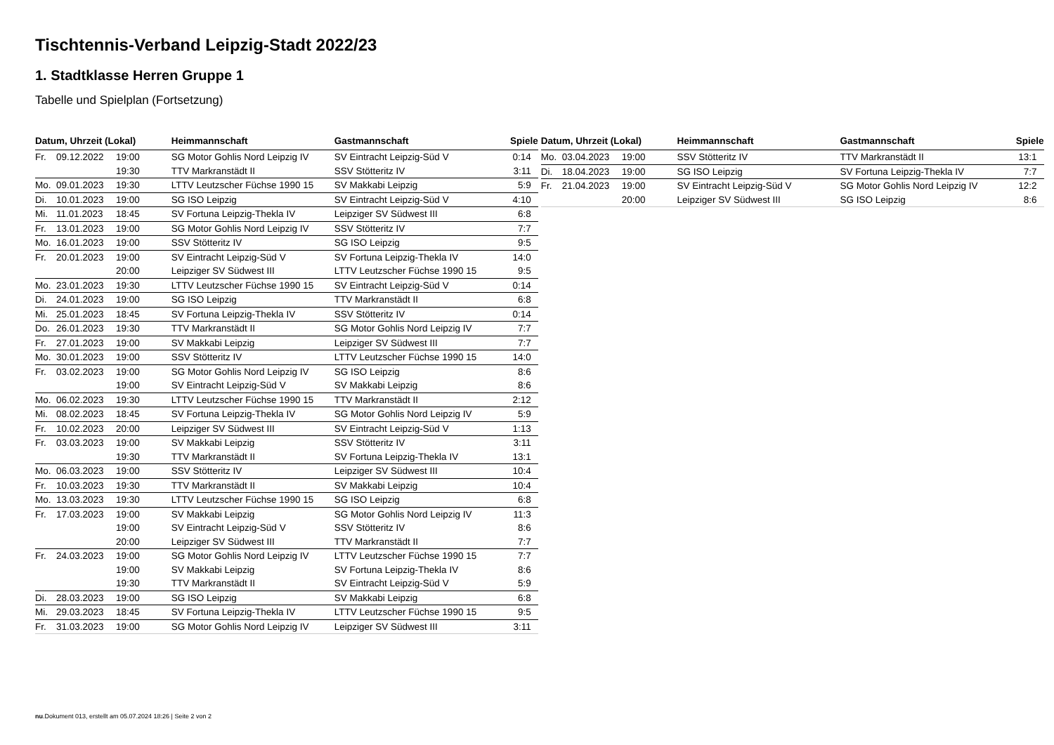Tischtennis-Verband Leipzig-Stadt 2022/23
1. Stadtklasse Herren Gruppe 1
Tabelle und Spielplan (Fortsetzung)
| Datum, Uhrzeit (Lokal) | | | Heimmannschaft | Gastmannschaft | Spiele |
| --- | --- | --- | --- | --- | --- |
| Fr. | 09.12.2022 | 19:00 | SG Motor Gohlis Nord Leipzig IV | SV Eintracht Leipzig-Süd V | 0:14 |
| | | 19:30 | TTV Markranstädt II | SSV Stötteritz IV | 3:11 |
| Mo. | 09.01.2023 | 19:30 | LTTV Leutzscher Füchse 1990 15 | SV Makkabi Leipzig | 5:9 |
| Di. | 10.01.2023 | 19:00 | SG ISO Leipzig | SV Eintracht Leipzig-Süd V | 4:10 |
| Mi. | 11.01.2023 | 18:45 | SV Fortuna Leipzig-Thekla IV | Leipziger SV Südwest III | 6:8 |
| Fr. | 13.01.2023 | 19:00 | SG Motor Gohlis Nord Leipzig IV | SSV Stötteritz IV | 7:7 |
| Mo. | 16.01.2023 | 19:00 | SSV Stötteritz IV | SG ISO Leipzig | 9:5 |
| Fr. | 20.01.2023 | 19:00 | SV Eintracht Leipzig-Süd V | SV Fortuna Leipzig-Thekla IV | 14:0 |
| | | 20:00 | Leipziger SV Südwest III | LTTV Leutzscher Füchse 1990 15 | 9:5 |
| Mo. | 23.01.2023 | 19:30 | LTTV Leutzscher Füchse 1990 15 | SV Eintracht Leipzig-Süd V | 0:14 |
| Di. | 24.01.2023 | 19:00 | SG ISO Leipzig | TTV Markranstädt II | 6:8 |
| Mi. | 25.01.2023 | 18:45 | SV Fortuna Leipzig-Thekla IV | SSV Stötteritz IV | 0:14 |
| Do. | 26.01.2023 | 19:30 | TTV Markranstädt II | SG Motor Gohlis Nord Leipzig IV | 7:7 |
| Fr. | 27.01.2023 | 19:00 | SV Makkabi Leipzig | Leipziger SV Südwest III | 7:7 |
| Mo. | 30.01.2023 | 19:00 | SSV Stötteritz IV | LTTV Leutzscher Füchse 1990 15 | 14:0 |
| Fr. | 03.02.2023 | 19:00 | SG Motor Gohlis Nord Leipzig IV | SG ISO Leipzig | 8:6 |
| | | 19:00 | SV Eintracht Leipzig-Süd V | SV Makkabi Leipzig | 8:6 |
| Mo. | 06.02.2023 | 19:30 | LTTV Leutzscher Füchse 1990 15 | TTV Markranstädt II | 2:12 |
| Mi. | 08.02.2023 | 18:45 | SV Fortuna Leipzig-Thekla IV | SG Motor Gohlis Nord Leipzig IV | 5:9 |
| Fr. | 10.02.2023 | 20:00 | Leipziger SV Südwest III | SV Eintracht Leipzig-Süd V | 1:13 |
| Fr. | 03.03.2023 | 19:00 | SV Makkabi Leipzig | SSV Stötteritz IV | 3:11 |
| | | 19:30 | TTV Markranstädt II | SV Fortuna Leipzig-Thekla IV | 13:1 |
| Mo. | 06.03.2023 | 19:00 | SSV Stötteritz IV | Leipziger SV Südwest III | 10:4 |
| Fr. | 10.03.2023 | 19:30 | TTV Markranstädt II | SV Makkabi Leipzig | 10:4 |
| Mo. | 13.03.2023 | 19:30 | LTTV Leutzscher Füchse 1990 15 | SG ISO Leipzig | 6:8 |
| Fr. | 17.03.2023 | 19:00 | SV Makkabi Leipzig | SG Motor Gohlis Nord Leipzig IV | 11:3 |
| | | 19:00 | SV Eintracht Leipzig-Süd V | SSV Stötteritz IV | 8:6 |
| | | 20:00 | Leipziger SV Südwest III | TTV Markranstädt II | 7:7 |
| Fr. | 24.03.2023 | 19:00 | SG Motor Gohlis Nord Leipzig IV | LTTV Leutzscher Füchse 1990 15 | 7:7 |
| | | 19:00 | SV Makkabi Leipzig | SV Fortuna Leipzig-Thekla IV | 8:6 |
| | | 19:30 | TTV Markranstädt II | SV Eintracht Leipzig-Süd V | 5:9 |
| Di. | 28.03.2023 | 19:00 | SG ISO Leipzig | SV Makkabi Leipzig | 6:8 |
| Mi. | 29.03.2023 | 18:45 | SV Fortuna Leipzig-Thekla IV | LTTV Leutzscher Füchse 1990 15 | 9:5 |
| Fr. | 31.03.2023 | 19:00 | SG Motor Gohlis Nord Leipzig IV | Leipziger SV Südwest III | 3:11 |
| Datum, Uhrzeit (Lokal) | | | Heimmannschaft | Gastmannschaft | Spiele |
| --- | --- | --- | --- | --- | --- |
| Mo. | 03.04.2023 | 19:00 | SSV Stötteritz IV | TTV Markranstädt II | 13:1 |
| Di. | 18.04.2023 | 19:00 | SG ISO Leipzig | SV Fortuna Leipzig-Thekla IV | 7:7 |
| Fr. | 21.04.2023 | 19:00 | SV Eintracht Leipzig-Süd V | SG Motor Gohlis Nord Leipzig IV | 12:2 |
| | | 20:00 | Leipziger SV Südwest III | SG ISO Leipzig | 8:6 |
nu.Dokument 013, erstellt am 05.07.2024 18:26 | Seite 2 von 2